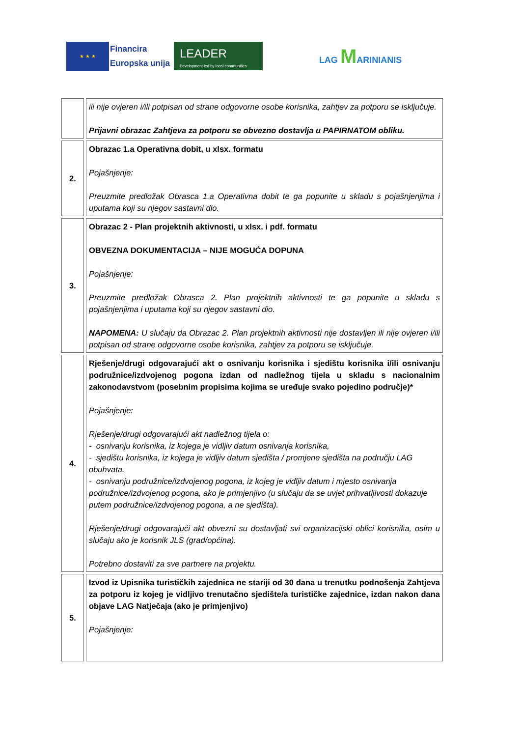★ ★ ★
Financira
Europska unija
LEADER
Development led by local communities
LAG MARINIANIS
| | ili nije ovjeren i/ili potpisan od strane odgovorne osobe korisnika, zahtjev za potporu se isključuje. Prijavni obrazac Zahtjeva za potporu se obvezno dostavlja u PAPIRNATOM obliku. |
| 2. | Obrazac 1.a Operativna dobit, u xlsx. formatu Pojašnjenje: Preuzmite predložak Obrasca 1.a Operativna dobit te ga popunite u skladu s pojašnjenjima i uputama koji su njegov sastavni dio. |
| 3. | Obrazac 2 - Plan projektnih aktivnosti, u xlsx. i pdf. formatu OBVEZNA DOKUMENTACIJA – NIJE MOGUĆA DOPUNA Pojašnjenje: Preuzmite predložak Obrasca 2. Plan projektnih aktivnosti te ga popunite u skladu s pojašnjenjima i uputama koji su njegov sastavni dio. NAPOMENA: U slučaju da Obrazac 2. Plan projektnih aktivnosti nije dostavljen ili nije ovjeren i/ili potpisan od strane odgovorne osobe korisnika, zahtjev za potporu se isključuje. |
| 4. | Rješenje/drugi odgovarajući akt o osnivanju korisnika i sjedištu korisnika i/ili osnivanju podružnice/izdvojenog pogona izdan od nadležnog tijela u skladu s nacionalnim zakonodavstvom (posebnim propisima kojima se uređuje svako pojedino područje)* Pojašnjenje: Rješenje/drugi odgovarajući akt nadležnog tijela o: - osnivanju korisnika, iz kojega je vidljiv datum osnivanja korisnika, - sjedištu korisnika, iz kojega je vidljiv datum sjedišta / promjene sjedišta na području LAG obuhvata. - osnivanju podružnice/izdvojenog pogona, iz kojeg je vidljiv datum i mjesto osnivanja podružnice/izdvojenog pogona, ako je primjenjivo (u slučaju da se uvjet prihvatljivosti dokazuje putem podružnice/izdvojenog pogona, a ne sjedišta). Rješenje/drugi odgovarajući akt obvezni su dostavljati svi organizacijski oblici korisnika, osim u slučaju ako je korisnik JLS (grad/općina). Potrebno dostaviti za sve partnere na projektu. |
| 5. | Izvod iz Upisnika turističkih zajednica ne stariji od 30 dana u trenutku podnošenja Zahtjeva za potporu iz kojeg je vidljivo trenutačno sjedište/a turističke zajednice, izdan nakon dana objave LAG Natječaja (ako je primjenjivo) Pojašnjenje: |